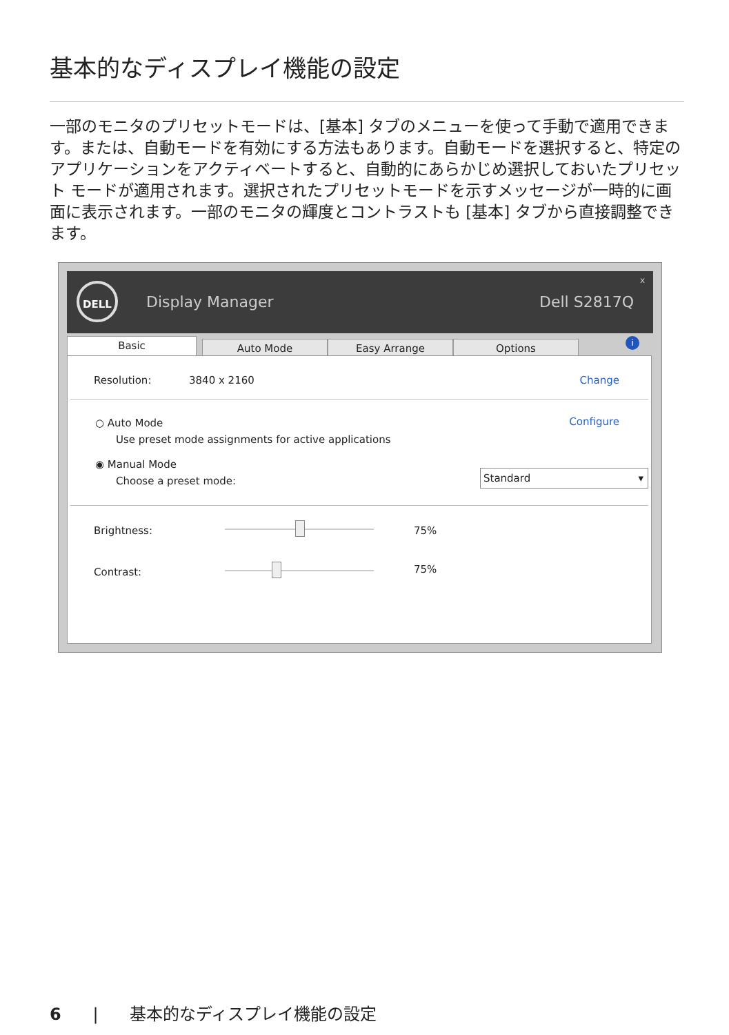基本的なディスプレイ機能の設定
一部のモニタのプリセットモードは、[基本] タブのメニューを使って手動で適用できます。または、自動モードを有効にする方法もあります。自動モードを選択すると、特定のアプリケーションをアクティベートすると、自動的にあらかじめ選択しておいたプリセット モードが適用されます。選択されたプリセットモードを示すメッセージが一時的に画面に表示されます。一部のモニタの輝度とコントラストも [基本] タブから直接調整できます。
DELL
Display Manager Dell S2817Q
x
Basic Auto Mode Easy Arrange Options i
Resolution: 3840 x 2160 Change
○ Auto Mode
Use preset mode assignments for active applications
Configure
◉ Manual Mode
Choose a preset mode:
Standard ▾
Brightness: 75%
Contrast: 75%
6 | 基本的なディスプレイ機能の設定